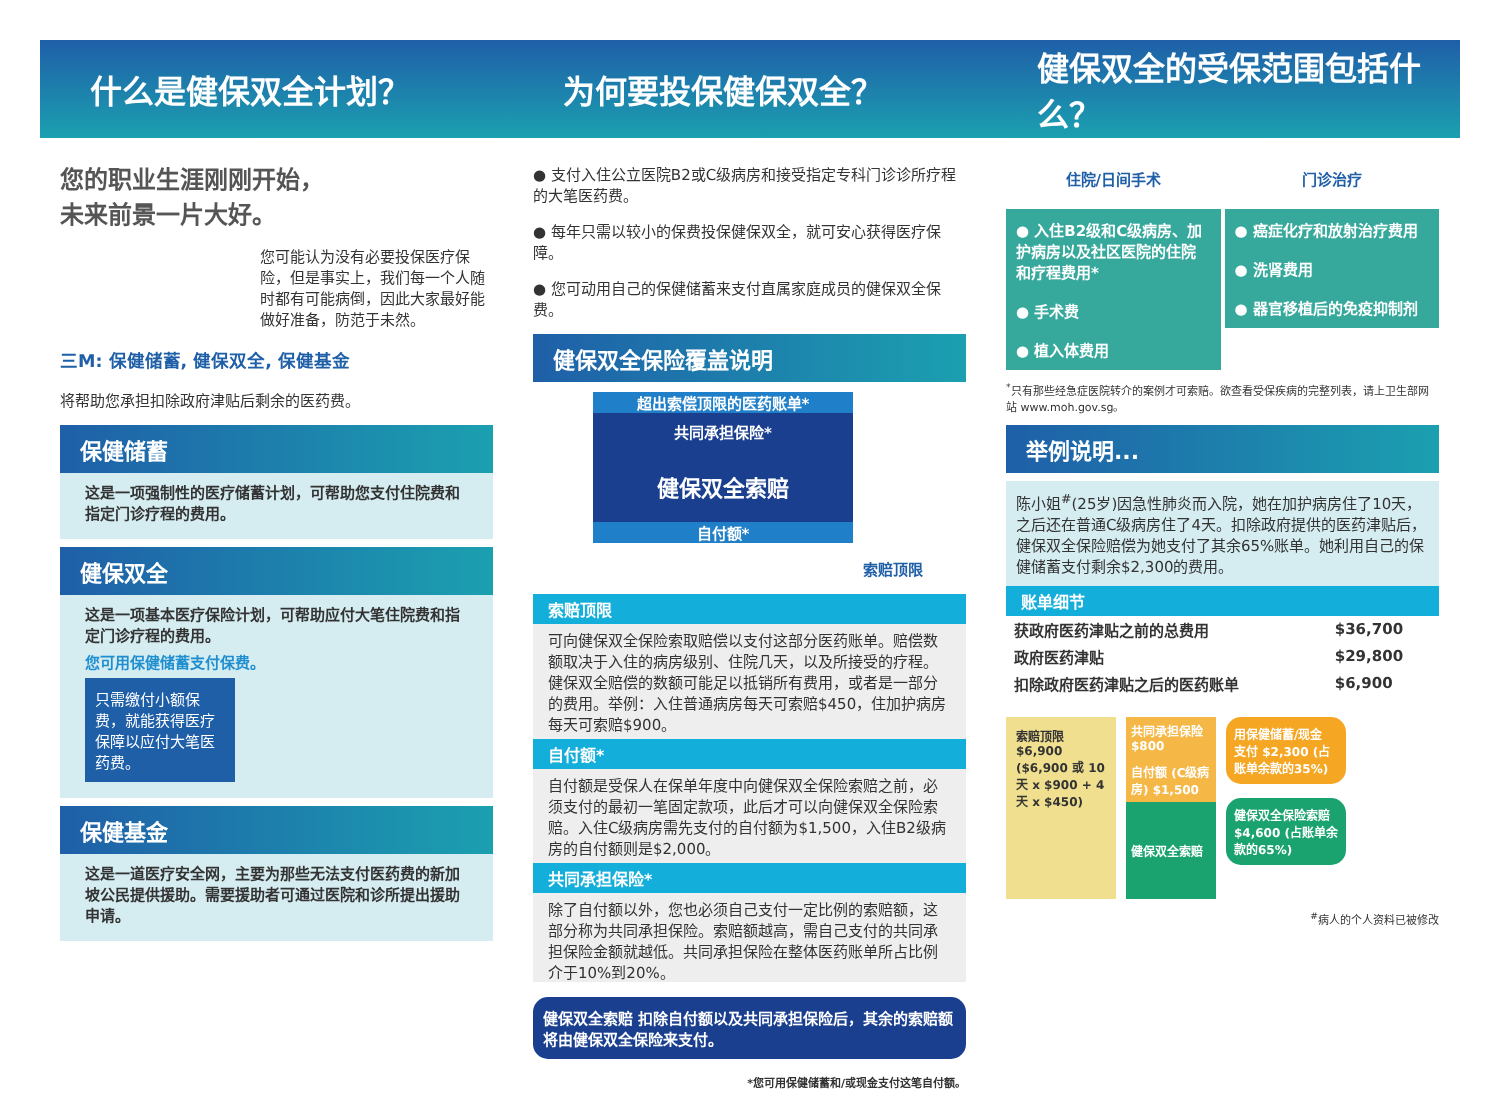什么是健保双全计划？ 为何要投保健保双全？ 健保双全的受保范围包括什么？
您的职业生涯刚刚开始，
未来前景一片大好。
您可能认为没有必要投保医疗保险，但是事实上，我们每一个人随时都有可能病倒，因此大家最好能做好准备，防范于未然。
三M: 保健储蓄, 健保双全, 保健基金
将帮助您承担扣除政府津贴后剩余的医药费。
保健储蓄
这是一项强制性的医疗储蓄计划，可帮助您支付住院费和指定门诊疗程的费用。
健保双全
这是一项基本医疗保险计划，可帮助应付大笔住院费和指定门诊疗程的费用。
您可用保健储蓄支付保费。
只需缴付小额保费，就能获得医疗保障以应付大笔医药费。
保健基金
这是一道医疗安全网，主要为那些无法支付医药费的新加坡公民提供援助。需要援助者可通过医院和诊所提出援助申请。
● 支付入住公立医院B2或C级病房和接受指定专科门诊诊所疗程的大笔医药费。
● 每年只需以较小的保费投保健保双全，就可安心获得医疗保障。
● 您可动用自己的保健储蓄来支付直属家庭成员的健保双全保费。
健保双全保险覆盖说明
超出索偿顶限的医药账单*
共同承担保险*
健保双全索赔
自付额*
索赔顶限
索赔顶限
可向健保双全保险索取赔偿以支付这部分医药账单。赔偿数额取决于入住的病房级别、住院几天，以及所接受的疗程。健保双全赔偿的数额可能足以抵销所有费用，或者是一部分的费用。举例：入住普通病房每天可索赔$450，住加护病房每天可索赔$900。
自付额*
自付额是受保人在保单年度中向健保双全保险索赔之前，必须支付的最初一笔固定款项，此后才可以向健保双全保险索赔。入住C级病房需先支付的自付额为$1,500，入住B2级病房的自付额则是$2,000。
共同承担保险*
除了自付额以外，您也必须自己支付一定比例的索赔额，这部分称为共同承担保险。索赔额越高，需自己支付的共同承担保险金额就越低。共同承担保险在整体医药账单所占比例介于10%到20%。
健保双全索赔 扣除自付额以及共同承担保险后，其余的索赔额将由健保双全保险来支付。
*您可用保健储蓄和/或现金支付这笔自付额。
住院/日间手术
● 入住B2级和C级病房、加护病房以及社区医院的住院和疗程费用*
● 手术费
● 植入体费用
门诊治疗
● 癌症化疗和放射治疗费用
● 洗肾费用
● 器官移植后的免疫抑制剂
<sup>*</sup> 只有那些经急症医院转介的案例才可索赔。欲查看受保疾病的完整列表，请上卫生部网站 www.moh.gov.sg。
举例说明...
陈小姐<sup>#</sup>(25岁)因急性肺炎而入院，她在加护病房住了10天，之后还在普通C级病房住了4天。扣除政府提供的医药津贴后，健保双全保险赔偿为她支付了其余65%账单。她利用自己的保健储蓄支付剩余$2,300的费用。
账单细节
| 获政府医药津贴之前的总费用 | $36,700 |
| 政府医药津贴 | $29,800 |
| 扣除政府医药津贴之后的医药账单 | $6,900 |
索赔顶限 $6,900 ($6,900 或 10天 x $900 + 4天 x $450)
共同承担保险 $800
自付额 (C级病房) $1,500
健保双全索赔
用保健储蓄/现金 支付 $2,300 (占账单余款的35%)
健保双全保险索赔 $4,600 (占账单余款的65%)
<sup>#</sup> 病人的个人资料已被修改